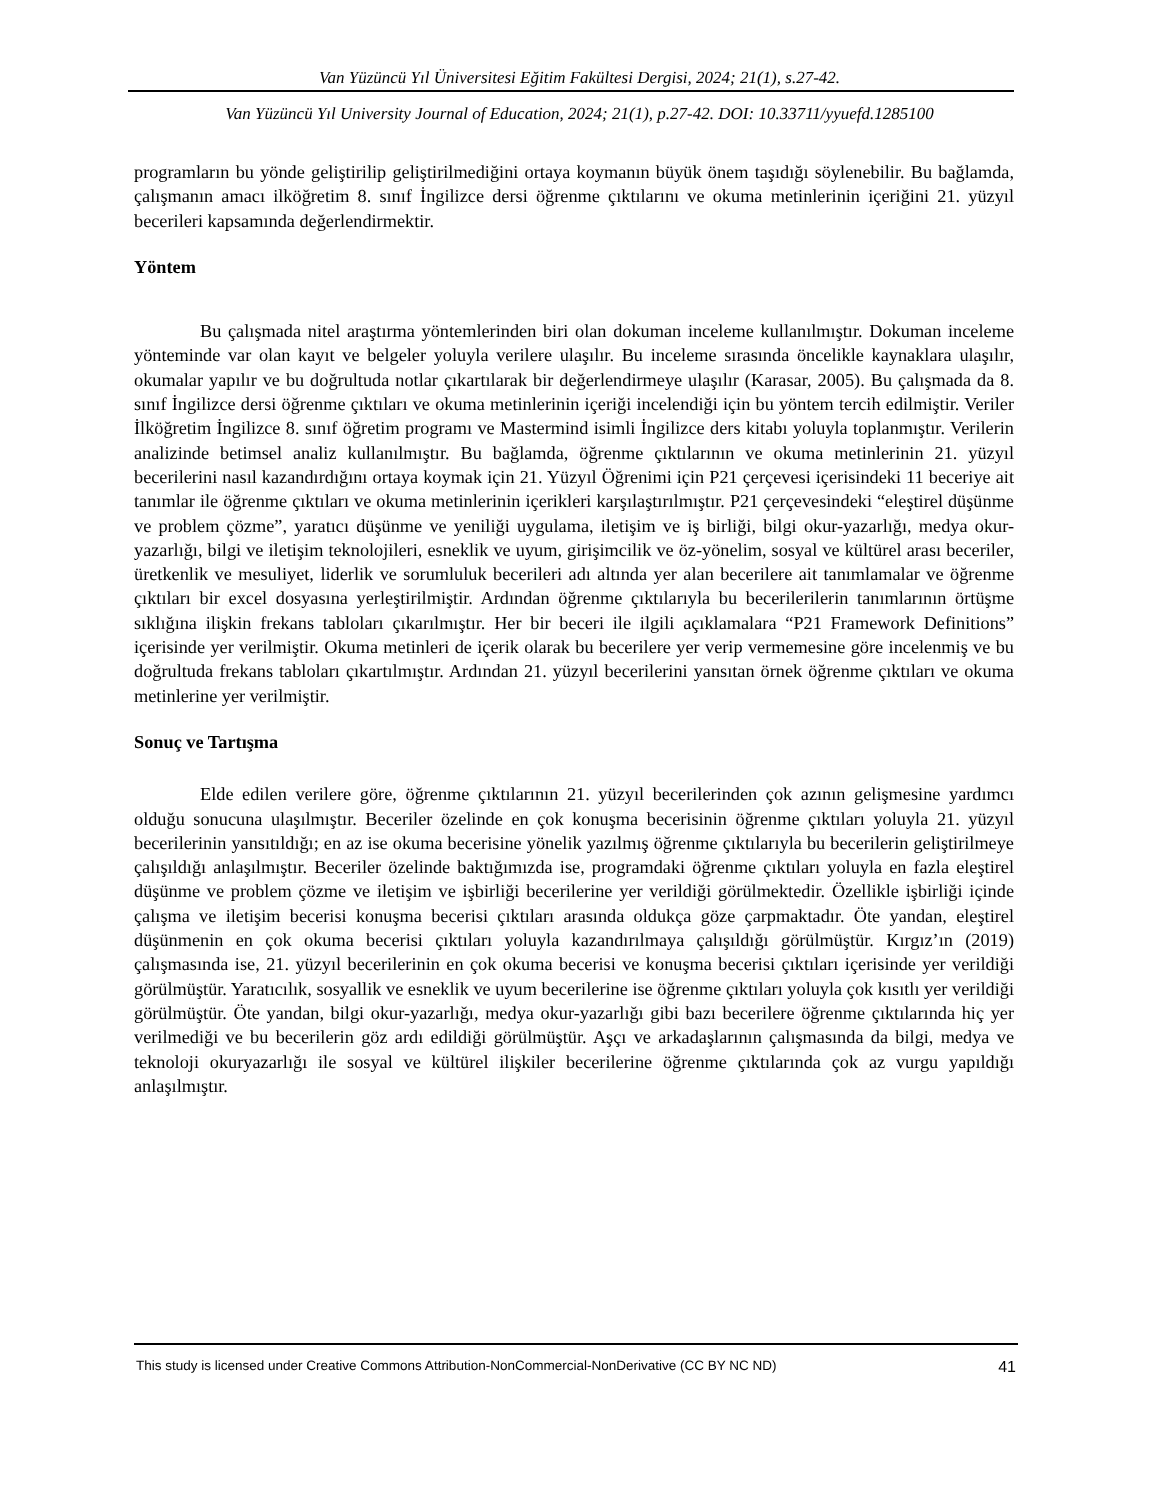Van Yüzüncü Yıl Üniversitesi Eğitim Fakültesi Dergisi, 2024; 21(1), s.27-42.
Van Yüzüncü Yıl University Journal of Education, 2024; 21(1), p.27-42. DOI: 10.33711/yyuefd.1285100
programların bu yönde geliştirilip geliştirilmediğini ortaya koymanın büyük önem taşıdığı söylenebilir. Bu bağlamda, çalışmanın amacı ilköğretim 8. sınıf İngilizce dersi öğrenme çıktılarını ve okuma metinlerinin içeriğini 21. yüzyıl becerileri kapsamında değerlendirmektir.
Yöntem
Bu çalışmada nitel araştırma yöntemlerinden biri olan dokuman inceleme kullanılmıştır. Dokuman inceleme yönteminde var olan kayıt ve belgeler yoluyla verilere ulaşılır. Bu inceleme sırasında öncelikle kaynaklara ulaşılır, okumalar yapılır ve bu doğrultuda notlar çıkartılarak bir değerlendirmeye ulaşılır (Karasar, 2005). Bu çalışmada da 8. sınıf İngilizce dersi öğrenme çıktıları ve okuma metinlerinin içeriği incelendiği için bu yöntem tercih edilmiştir. Veriler İlköğretim İngilizce 8. sınıf öğretim programı ve Mastermind isimli İngilizce ders kitabı yoluyla toplanmıştır. Verilerin analizinde betimsel analiz kullanılmıştır. Bu bağlamda, öğrenme çıktılarının ve okuma metinlerinin 21. yüzyıl becerilerini nasıl kazandırdığını ortaya koymak için 21. Yüzyıl Öğrenimi için P21 çerçevesi içerisindeki 11 beceriye ait tanımlar ile öğrenme çıktıları ve okuma metinlerinin içerikleri karşılaştırılmıştır. P21 çerçevesindeki “eleştirel düşünme ve problem çözme”, yaratıcı düşünme ve yeniliği uygulama, iletişim ve iş birliği, bilgi okur-yazarlığı, medya okur-yazarlığı, bilgi ve iletişim teknolojileri, esneklik ve uyum, girişimcilik ve öz-yönelim, sosyal ve kültürel arası beceriler, üretkenlik ve mesuliyet, liderlik ve sorumluluk becerileri adı altında yer alan becerilere ait tanımlamalar ve öğrenme çıktıları bir excel dosyasına yerleştirilmiştir. Ardından öğrenme çıktılarıyla bu becerilerilerin tanımlarının örtüşme sıklığına ilişkin frekans tabloları çıkarılmıştır. Her bir beceri ile ilgili açıklamalara “P21 Framework Definitions” içerisinde yer verilmiştir. Okuma metinleri de içerik olarak bu becerilere yer verip vermemesine göre incelenmiş ve bu doğrultuda frekans tabloları çıkartılmıştır. Ardından 21. yüzyıl becerilerini yansıtan örnek öğrenme çıktıları ve okuma metinlerine yer verilmiştir.
Sonuç ve Tartışma
Elde edilen verilere göre, öğrenme çıktılarının 21. yüzyıl becerilerinden çok azının gelişmesine yardımcı olduğu sonucuna ulaşılmıştır. Beceriler özelinde en çok konuşma becerisinin öğrenme çıktıları yoluyla 21. yüzyıl becerilerinin yansıtıldığı; en az ise okuma becerisine yönelik yazılmış öğrenme çıktılarıyla bu becerilerin geliştirilmeye çalışıldığı anlaşılmıştır. Beceriler özelinde baktığımızda ise, programdaki öğrenme çıktıları yoluyla en fazla eleştirel düşünme ve problem çözme ve iletişim ve işbirliği becerilerine yer verildiği görülmektedir. Özellikle işbirliği içinde çalışma ve iletişim becerisi konuşma becerisi çıktıları arasında oldukça göze çarpmaktadır. Öte yandan, eleştirel düşünmenin en çok okuma becerisi çıktıları yoluyla kazandırılmaya çalışıldığı görülmüştür. Kırgız’ın (2019) çalışmasında ise, 21. yüzyıl becerilerinin en çok okuma becerisi ve konuşma becerisi çıktıları içerisinde yer verildiği görülmüştür. Yaratıcılık, sosyallik ve esneklik ve uyum becerilerine ise öğrenme çıktıları yoluyla çok kısıtlı yer verildiği görülmüştür. Öte yandan, bilgi okur-yazarlığı, medya okur-yazarlığı gibi bazı becerilere öğrenme çıktılarında hiç yer verilmediği ve bu becerilerin göz ardı edildiği görülmüştür. Aşçı ve arkadaşlarının çalışmasında da bilgi, medya ve teknoloji okuryazarlığı ile sosyal ve kültürel ilişkiler becerilerine öğrenme çıktılarında çok az vurgu yapıldığı anlaşılmıştır.
This study is licensed under Creative Commons Attribution-NonCommercial-NonDerivative (CC BY NC ND) 41